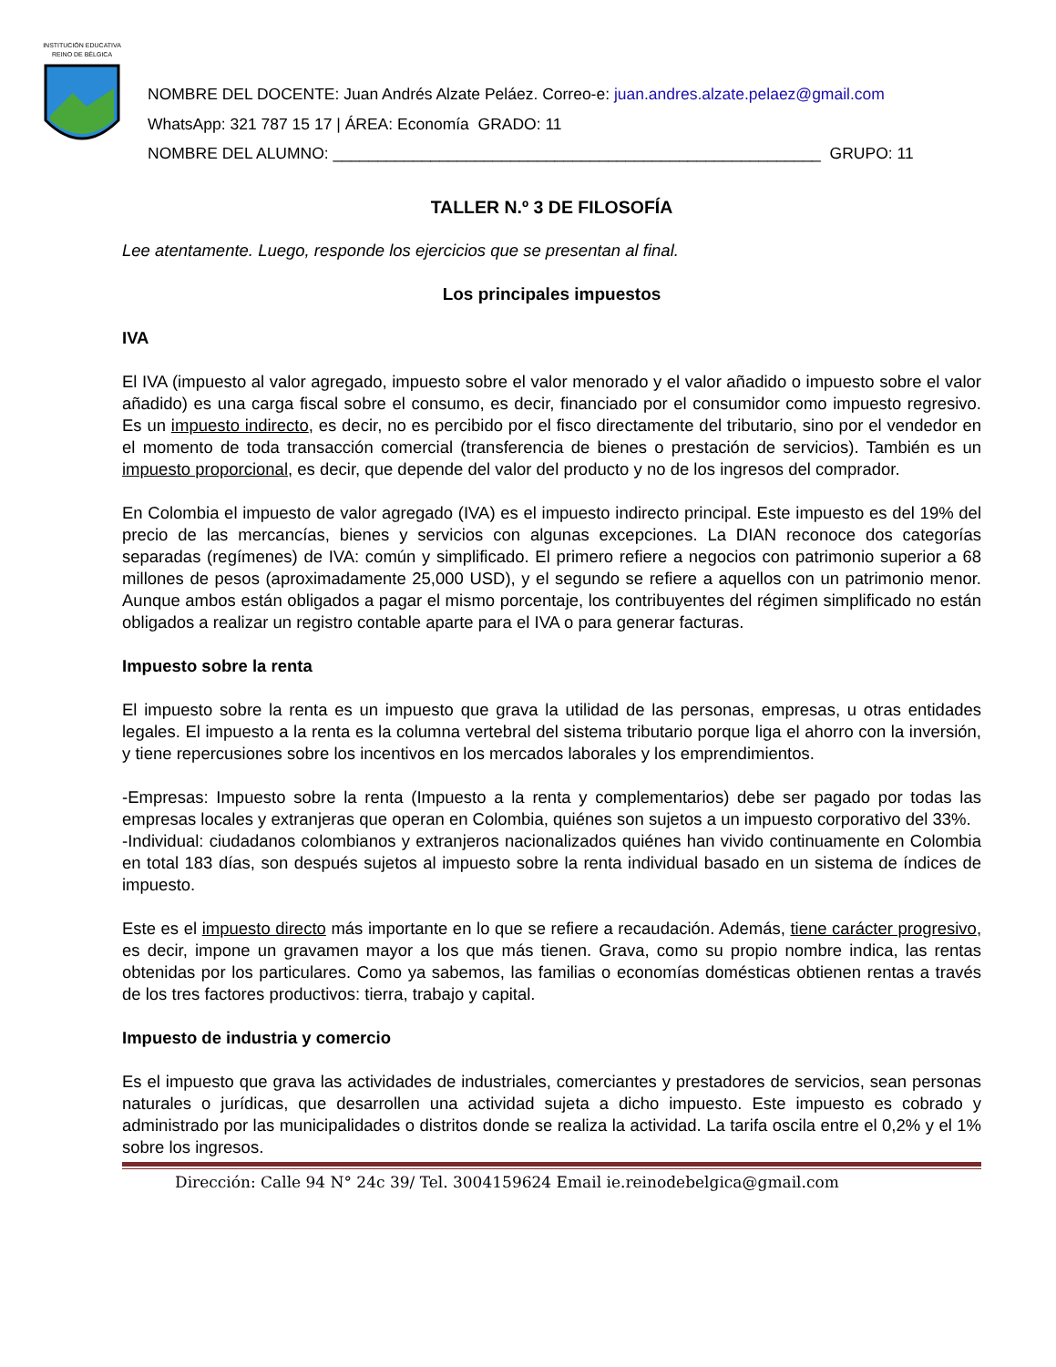INSTITUCIÓN EDUCATIVA
REINO DE BÉLGICA
NOMBRE DEL DOCENTE: Juan Andrés Alzate Peláez. Correo-e: juan.andres.alzate.pelaez@gmail.com
WhatsApp: 321 787 15 17 | ÁREA: Economía GRADO: 11
NOMBRE DEL ALUMNO: _______________________________________________________ GRUPO: 11
TALLER N.º 3 DE FILOSOFÍA
Lee atentamente. Luego, responde los ejercicios que se presentan al final.
Los principales impuestos
IVA
El IVA (impuesto al valor agregado, impuesto sobre el valor menorado y el valor añadido o impuesto sobre el valor añadido) es una carga fiscal sobre el consumo, es decir, financiado por el consumidor como impuesto regresivo. Es un impuesto indirecto, es decir, no es percibido por el fisco directamente del tributario, sino por el vendedor en el momento de toda transacción comercial (transferencia de bienes o prestación de servicios). También es un impuesto proporcional, es decir, que depende del valor del producto y no de los ingresos del comprador.
En Colombia el impuesto de valor agregado (IVA) es el impuesto indirecto principal. Este impuesto es del 19% del precio de las mercancías, bienes y servicios con algunas excepciones. La DIAN reconoce dos categorías separadas (regímenes) de IVA: común y simplificado. El primero refiere a negocios con patrimonio superior a 68 millones de pesos (aproximadamente 25,000 USD), y el segundo se refiere a aquellos con un patrimonio menor. Aunque ambos están obligados a pagar el mismo porcentaje, los contribuyentes del régimen simplificado no están obligados a realizar un registro contable aparte para el IVA o para generar facturas.
Impuesto sobre la renta
El impuesto sobre la renta es un impuesto que grava la utilidad de las personas, empresas, u otras entidades legales. El impuesto a la renta es la columna vertebral del sistema tributario porque liga el ahorro con la inversión, y tiene repercusiones sobre los incentivos en los mercados laborales y los emprendimientos.
-Empresas: Impuesto sobre la renta (Impuesto a la renta y complementarios) debe ser pagado por todas las empresas locales y extranjeras que operan en Colombia, quiénes son sujetos a un impuesto corporativo del 33%.
-Individual: ciudadanos colombianos y extranjeros nacionalizados quiénes han vivido continuamente en Colombia en total 183 días, son después sujetos al impuesto sobre la renta individual basado en un sistema de índices de impuesto.
Este es el impuesto directo más importante en lo que se refiere a recaudación. Además, tiene carácter progresivo, es decir, impone un gravamen mayor a los que más tienen. Grava, como su propio nombre indica, las rentas obtenidas por los particulares. Como ya sabemos, las familias o economías domésticas obtienen rentas a través de los tres factores productivos: tierra, trabajo y capital.
Impuesto de industria y comercio
Es el impuesto que grava las actividades de industriales, comerciantes y prestadores de servicios, sean personas naturales o jurídicas, que desarrollen una actividad sujeta a dicho impuesto. Este impuesto es cobrado y administrado por las municipalidades o distritos donde se realiza la actividad. La tarifa oscila entre el 0,2% y el 1% sobre los ingresos.
Dirección: Calle 94 N° 24c 39/ Tel. 3004159624 Email ie.reinodebelgica@gmail.com